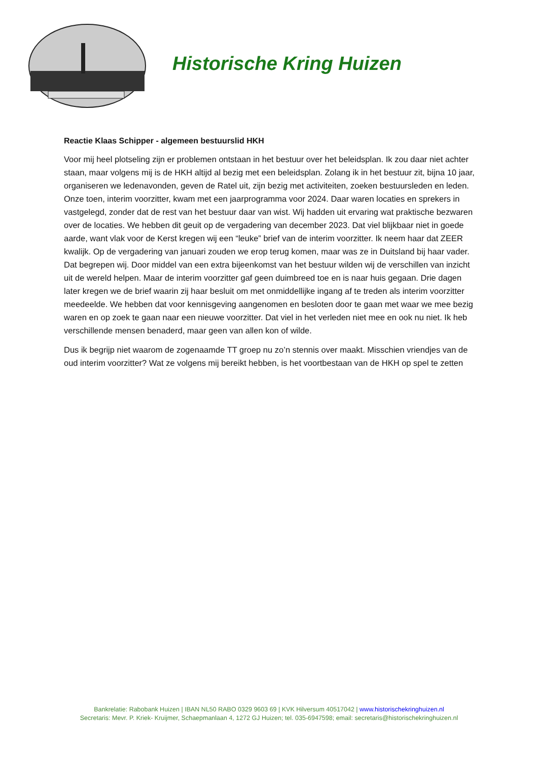Historische Kring Huizen
Reactie Klaas Schipper - algemeen bestuurslid HKH
Voor mij heel plotseling zijn er problemen ontstaan in het bestuur over het beleidsplan. Ik zou daar niet achter staan, maar volgens mij is de HKH altijd al bezig met een beleidsplan. Zolang ik in het bestuur zit, bijna 10 jaar, organiseren we ledenavonden, geven de Ratel uit, zijn bezig met activiteiten, zoeken bestuursleden en leden. Onze toen, interim voorzitter, kwam met een jaarprogramma voor 2024. Daar waren locaties en sprekers in vastgelegd, zonder dat de rest van het bestuur daar van wist. Wij hadden uit ervaring wat praktische bezwaren over de locaties. We hebben dit geuit op de vergadering van december 2023. Dat viel blijkbaar niet in goede aarde, want vlak voor de Kerst kregen wij een “leuke” brief van de interim voorzitter. Ik neem haar dat ZEER kwalijk. Op de vergadering van januari zouden we erop terug komen, maar was ze in Duitsland bij haar vader. Dat begrepen wij. Door middel van een extra bijeenkomst van het bestuur wilden wij de verschillen van inzicht uit de wereld helpen. Maar de interim voorzitter gaf geen duimbreed toe en is naar huis gegaan. Drie dagen later kregen we de brief waarin zij haar besluit om met onmiddellijke ingang af te treden als interim voorzitter meedeelde. We hebben dat voor kennisgeving aangenomen en besloten door te gaan met waar we mee bezig waren en op zoek te gaan naar een nieuwe voorzitter. Dat viel in het verleden niet mee en ook nu niet. Ik heb verschillende mensen benaderd, maar geen van allen kon of wilde.
Dus ik begrijp niet waarom de zogenaamde TT groep nu zo’n stennis over maakt. Misschien vriendjes van de oud interim voorzitter? Wat ze volgens mij bereikt hebben, is het voortbestaan van de HKH op spel te zetten
Bankrelatie: Rabobank Huizen | IBAN NL50 RABO 0329 9603 69 | KVK Hilversum 40517042 | www.historischekringhuizen.nl
Secretaris: Mevr. P. Kriek- Kruijmer, Schaepmanlaan 4, 1272 GJ Huizen; tel. 035-6947598; email: secretaris@historischekringhuizen.nl